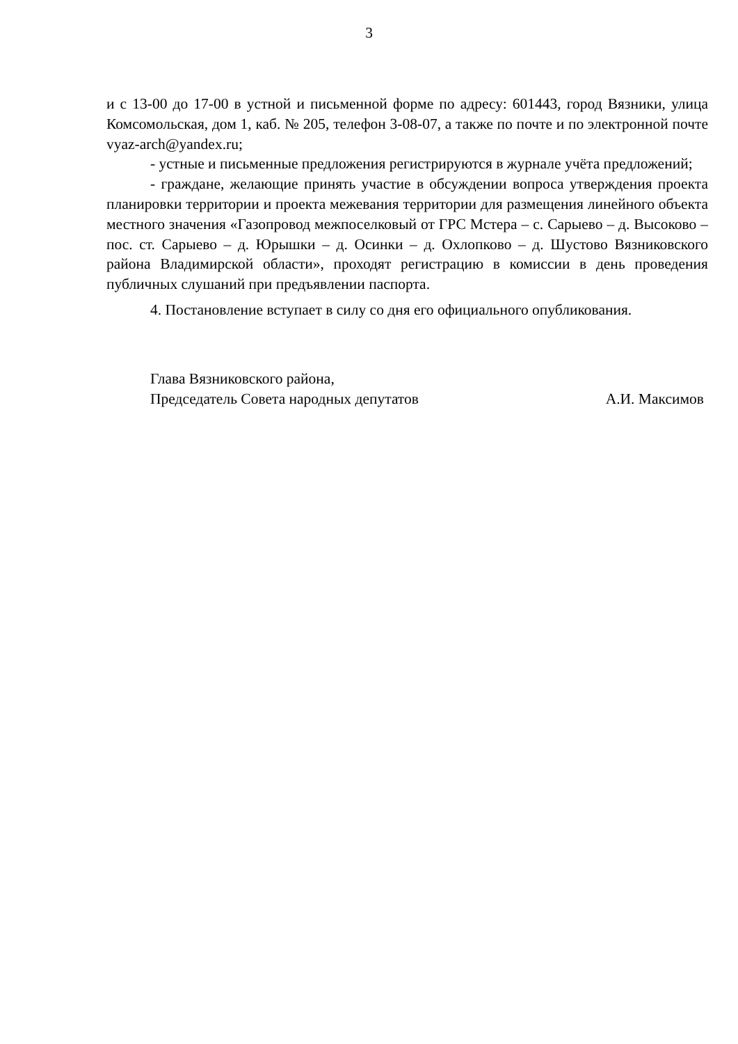3
и с 13-00 до 17-00 в устной и письменной форме по адресу: 601443, город Вязники, улица Комсомольская, дом 1, каб. № 205, телефон 3-08-07, а также по почте и по электронной почте vyaz-arch@yandex.ru;
- устные и письменные предложения регистрируются в журнале учёта предложений;
- граждане, желающие принять участие в обсуждении вопроса утверждения проекта планировки территории и проекта межевания территории для размещения линейного объекта местного значения «Газопровод межпоселковый от ГРС Мстера – с. Сарыево – д. Высоково – пос. ст. Сарыево – д. Юрышки – д. Осинки – д. Охлопково – д. Шустово Вязниковского района Владимирской области», проходят регистрацию в комиссии в день проведения публичных слушаний при предъявлении паспорта.
4. Постановление вступает в силу со дня его официального опубликования.
Глава Вязниковского района,
Председатель Совета народных депутатов А.И. Максимов